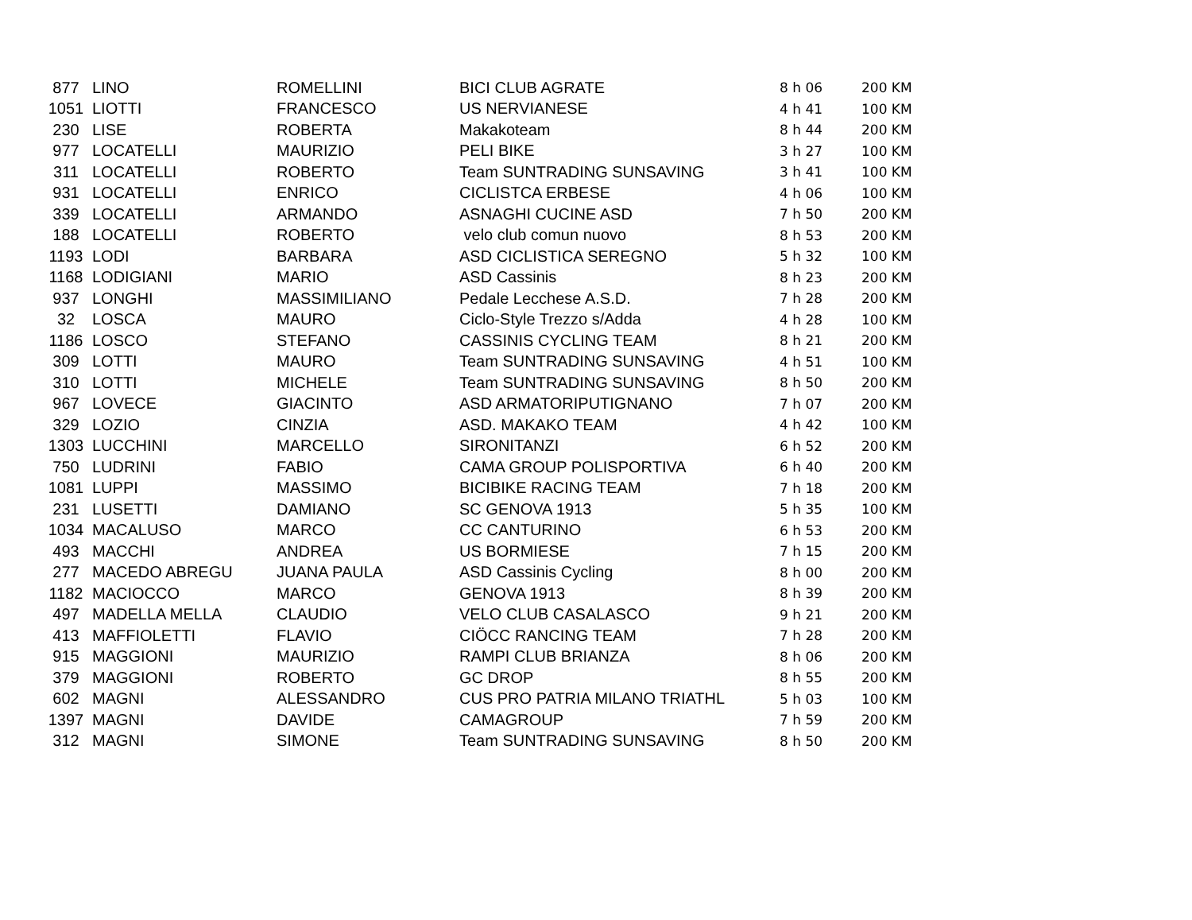| 877 | LINO | ROMELLINI | BICI CLUB AGRATE | 8 h 06 | 200 KM |
| 1051 | LIOTTI | FRANCESCO | US NERVIANESE | 4 h 41 | 100 KM |
| 230 | LISE | ROBERTA | Makakoteam | 8 h 44 | 200 KM |
| 977 | LOCATELLI | MAURIZIO | PELI BIKE | 3 h 27 | 100 KM |
| 311 | LOCATELLI | ROBERTO | Team SUNTRADING SUNSAVING | 3 h 41 | 100 KM |
| 931 | LOCATELLI | ENRICO | CICLISTCA ERBESE | 4 h 06 | 100 KM |
| 339 | LOCATELLI | ARMANDO | ASNAGHI CUCINE ASD | 7 h 50 | 200 KM |
| 188 | LOCATELLI | ROBERTO | velo club comun nuovo | 8 h 53 | 200 KM |
| 1193 | LODI | BARBARA | ASD CICLISTICA SEREGNO | 5 h 32 | 100 KM |
| 1168 | LODIGIANI | MARIO | ASD Cassinis | 8 h 23 | 200 KM |
| 937 | LONGHI | MASSIMILIANO | Pedale Lecchese A.S.D. | 7 h 28 | 200 KM |
| 32 | LOSCA | MAURO | Ciclo-Style Trezzo s/Adda | 4 h 28 | 100 KM |
| 1186 | LOSCO | STEFANO | CASSINIS CYCLING TEAM | 8 h 21 | 200 KM |
| 309 | LOTTI | MAURO | Team SUNTRADING SUNSAVING | 4 h 51 | 100 KM |
| 310 | LOTTI | MICHELE | Team SUNTRADING SUNSAVING | 8 h 50 | 200 KM |
| 967 | LOVECE | GIACINTO | ASD ARMATORIPUTIGNANO | 7 h 07 | 200 KM |
| 329 | LOZIO | CINZIA | ASD. MAKAKO TEAM | 4 h 42 | 100 KM |
| 1303 | LUCCHINI | MARCELLO | SIRONITANZI | 6 h 52 | 200 KM |
| 750 | LUDRINI | FABIO | CAMA GROUP POLISPORTIVA | 6 h 40 | 200 KM |
| 1081 | LUPPI | MASSIMO | BICIBIKE RACING TEAM | 7 h 18 | 200 KM |
| 231 | LUSETTI | DAMIANO | SC GENOVA 1913 | 5 h 35 | 100 KM |
| 1034 | MACALUSO | MARCO | CC CANTURINO | 6 h 53 | 200 KM |
| 493 | MACCHI | ANDREA | US BORMIESE | 7 h 15 | 200 KM |
| 277 | MACEDO ABREGU | JUANA PAULA | ASD Cassinis Cycling | 8 h 00 | 200 KM |
| 1182 | MACIOCCO | MARCO | GENOVA 1913 | 8 h 39 | 200 KM |
| 497 | MADELLA MELLA | CLAUDIO | VELO CLUB CASALASCO | 9 h 21 | 200 KM |
| 413 | MAFFIOLETTI | FLAVIO | CIÖCC RANCING TEAM | 7 h 28 | 200 KM |
| 915 | MAGGIONI | MAURIZIO | RAMPI CLUB BRIANZA | 8 h 06 | 200 KM |
| 379 | MAGGIONI | ROBERTO | GC DROP | 8 h 55 | 200 KM |
| 602 | MAGNI | ALESSANDRO | CUS PRO PATRIA MILANO TRIATHL | 5 h 03 | 100 KM |
| 1397 | MAGNI | DAVIDE | CAMAGROUP | 7 h 59 | 200 KM |
| 312 | MAGNI | SIMONE | Team SUNTRADING SUNSAVING | 8 h 50 | 200 KM |